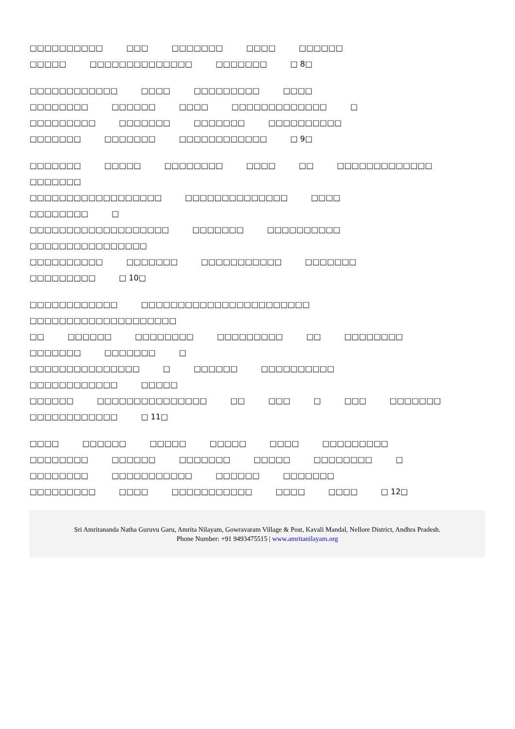□□□□□□□□□□ □□□ □□□□□□□ □□□□ □□□□□□
□□□□□ □□□□□□□□□□□□□□ □□□□□□□ □ 8□
□□□□□□□□□□□□ □□□□ □□□□□□□□□ □□□□
□□□□□□□□ □□□□□□ □□□□ □□□□□□□□□□□□□ □
□□□□□□□□□ □□□□□□□ □□□□□□□ □□□□□□□□□□
□□□□□□□ □□□□□□□ □□□□□□□□□□□□ □ 9□
□□□□□□□ □□□□□ □□□□□□□□ □□□□ □□ □□□□□□□□□□□□□
□□□□□□□
□□□□□□□□□□□□□□□□□□ □□□□□□□□□□□□□□ □□□□
□□□□□□□□ □
□□□□□□□□□□□□□□□□□□□ □□□□□□□ □□□□□□□□□□
□□□□□□□□□□□□□□□□
□□□□□□□□□□ □□□□□□□ □□□□□□□□□□□ □□□□□□□
□□□□□□□□□ □ 10□
□□□□□□□□□□□□ □□□□□□□□□□□□□□□□□□□□□□□
□□□□□□□□□□□□□□□□□□□□
□□ □□□□□□ □□□□□□□□ □□□□□□□□□ □□ □□□□□□□□
□□□□□□□ □□□□□□□ □
□□□□□□□□□□□□□□□ □ □□□□□□ □□□□□□□□□□
□□□□□□□□□□□□ □□□□□
□□□□□□ □□□□□□□□□□□□□□□ □□ □□□ □ □□□ □□□□□□□
□□□□□□□□□□□□ □ 11□
□□□□ □□□□□□ □□□□□ □□□□□ □□□□ □□□□□□□□□
□□□□□□□□ □□□□□□ □□□□□□□ □□□□□ □□□□□□□□ □
□□□□□□□□ □□□□□□□□□□□ □□□□□□ □□□□□□□
□□□□□□□□□ □□□□ □□□□□□□□□□□ □□□□ □□□□ □ 12□
Sri Amritananda Natha Guruvu Garu, Amrita Nilayam, Gowravaram Village & Post, Kavali Mandal, Nellore District, Andhra Pradesh.
Phone Number: +91 9493475515 | www.amritanilayam.org